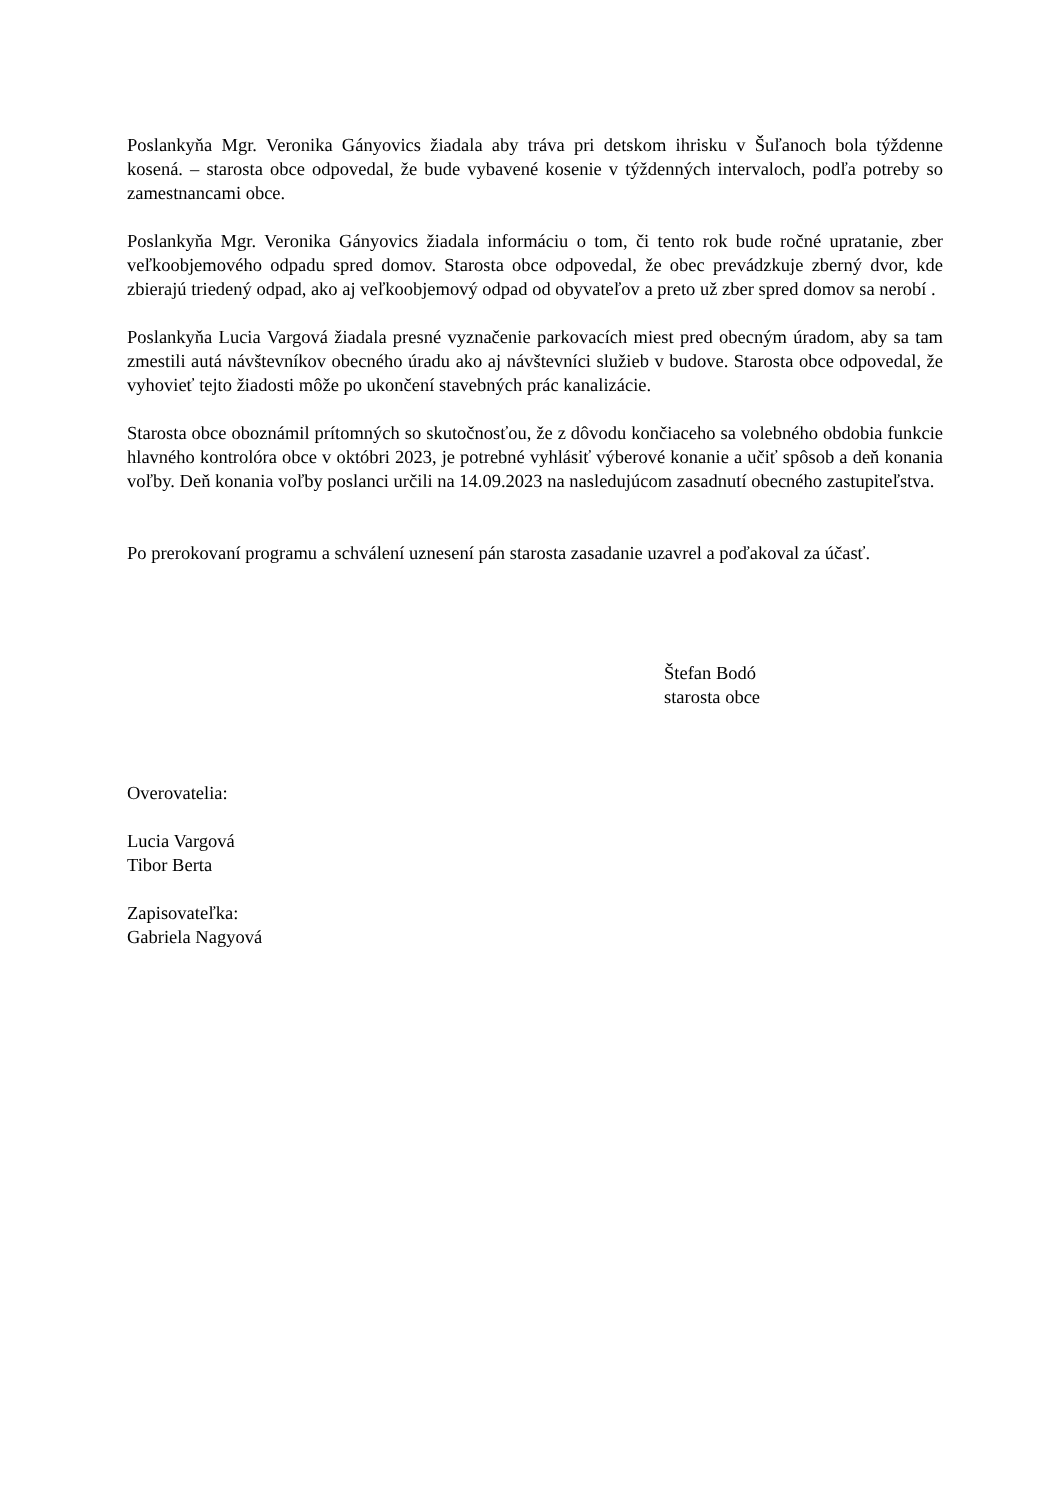Poslankyňa Mgr. Veronika Gányovics žiadala aby tráva pri detskom ihrisku v Šuľanoch bola týždenne kosená. – starosta obce odpovedal, že bude vybavené kosenie v týždenných intervaloch, podľa potreby so zamestnancami obce.
Poslankyňa Mgr. Veronika Gányovics žiadala informáciu o tom, či tento rok bude ročné upratanie, zber veľkoobjemového odpadu spred domov. Starosta obce odpovedal, že obec prevádzkuje zberný dvor, kde zbierajú triedený odpad, ako aj veľkoobjemový odpad od obyvateľov a preto už zber spred domov sa nerobí .
Poslankyňa Lucia Vargová žiadala presné vyznačenie parkovacích miest pred obecným úradom, aby sa tam zmestili autá návštevníkov obecného úradu ako aj návštevníci služieb v budove. Starosta obce odpovedal, že vyhovieť tejto žiadosti môže po ukončení stavebných prác kanalizácie.
Starosta obce oboznámil prítomných so skutočnosťou, že z dôvodu končiaceho sa volebného obdobia funkcie hlavného kontrolóra obce v októbri 2023, je potrebné vyhlásiť výberové konanie a učiť spôsob a deň konania voľby. Deň konania voľby poslanci určili na 14.09.2023 na nasledujúcom zasadnutí obecného zastupiteľstva.
Po prerokovaní programu a schválení uznesení pán starosta zasadanie uzavrel a poďakoval za účasť.
Štefan Bodó
starosta obce
Overovatelia:
Lucia Vargová
Tibor Berta
Zapisovateľka:
Gabriela Nagyová